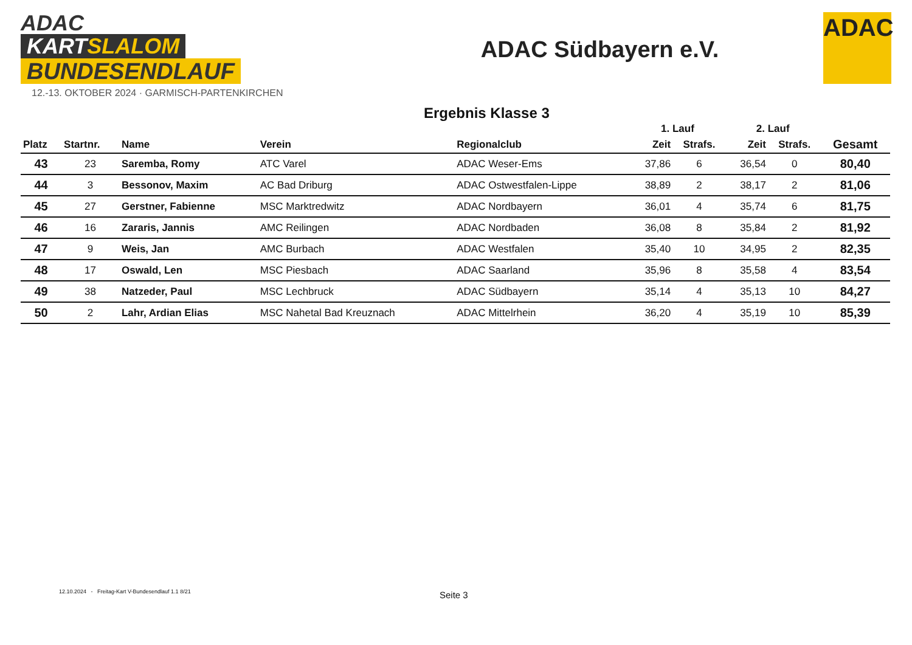ADAC
KARTSLALOM
BUNDESENDLAUF
12.-13. OKTOBER 2024 · GARMISCH-PARTENKIRCHEN
ADAC Südbayern e.V.
ADAC
Ergebnis Klasse 3
| | | | | | 1. Lauf | | 2. Lauf | | |
| --- | --- | --- | --- | --- | --- | --- | --- | --- | --- |
| Platz | Startnr. | Name | Verein | Regionalclub | Zeit | Strafs. | Zeit | Strafs. | Gesamt |
| 43 | 23 | Saremba, Romy | ATC Varel | ADAC Weser-Ems | 37,86 | 6 | 36,54 | 0 | 80,40 |
| 44 | 3 | Bessonov, Maxim | AC Bad Driburg | ADAC Ostwestfalen-Lippe | 38,89 | 2 | 38,17 | 2 | 81,06 |
| 45 | 27 | Gerstner, Fabienne | MSC Marktredwitz | ADAC Nordbayern | 36,01 | 4 | 35,74 | 6 | 81,75 |
| 46 | 16 | Zararis, Jannis | AMC Reilingen | ADAC Nordbaden | 36,08 | 8 | 35,84 | 2 | 81,92 |
| 47 | 9 | Weis, Jan | AMC Burbach | ADAC Westfalen | 35,40 | 10 | 34,95 | 2 | 82,35 |
| 48 | 17 | Oswald, Len | MSC Piesbach | ADAC Saarland | 35,96 | 8 | 35,58 | 4 | 83,54 |
| 49 | 38 | Natzeder, Paul | MSC Lechbruck | ADAC Südbayern | 35,14 | 4 | 35,13 | 10 | 84,27 |
| 50 | 2 | Lahr, Ardian Elias | MSC Nahetal Bad Kreuznach | ADAC Mittelrhein | 36,20 | 4 | 35,19 | 10 | 85,39 |
12.10.2024 - Freitag-Kart V-Bundesendlauf 1.1 8/21
Seite 3